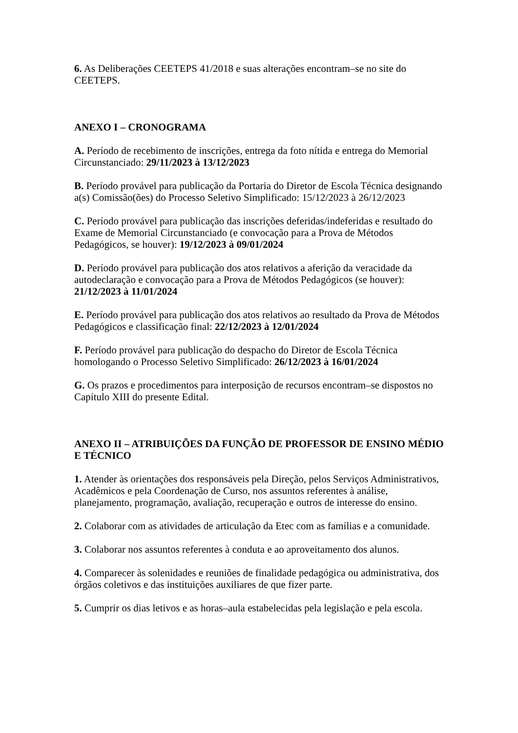6. As Deliberações CEETEPS 41/2018 e suas alterações encontram–se no site do CEETEPS.
ANEXO I – CRONOGRAMA
A. Período de recebimento de inscrições, entrega da foto nítida e entrega do Memorial Circunstanciado: 29/11/2023 à 13/12/2023
B. Período provável para publicação da Portaria do Diretor de Escola Técnica designando a(s) Comissão(ões) do Processo Seletivo Simplificado: 15/12/2023 à 26/12/2023
C. Período provável para publicação das inscrições deferidas/indeferidas e resultado do Exame de Memorial Circunstanciado (e convocação para a Prova de Métodos Pedagógicos, se houver): 19/12/2023 à 09/01/2024
D. Período provável para publicação dos atos relativos a aferição da veracidade da autodeclaração e convocação para a Prova de Métodos Pedagógicos (se houver): 21/12/2023 à 11/01/2024
E. Período provável para publicação dos atos relativos ao resultado da Prova de Métodos Pedagógicos e classificação final: 22/12/2023 à 12/01/2024
F. Período provável para publicação do despacho do Diretor de Escola Técnica homologando o Processo Seletivo Simplificado: 26/12/2023 à 16/01/2024
G. Os prazos e procedimentos para interposição de recursos encontram–se dispostos no Capítulo XIII do presente Edital.
ANEXO II – ATRIBUIÇÕES DA FUNÇÃO DE PROFESSOR DE ENSINO MÉDIO E TÉCNICO
1. Atender às orientações dos responsáveis pela Direção, pelos Serviços Administrativos, Acadêmicos e pela Coordenação de Curso, nos assuntos referentes à análise, planejamento, programação, avaliação, recuperação e outros de interesse do ensino.
2. Colaborar com as atividades de articulação da Etec com as famílias e a comunidade.
3. Colaborar nos assuntos referentes à conduta e ao aproveitamento dos alunos.
4. Comparecer às solenidades e reuniões de finalidade pedagógica ou administrativa, dos órgãos coletivos e das instituições auxiliares de que fizer parte.
5. Cumprir os dias letivos e as horas–aula estabelecidas pela legislação e pela escola.